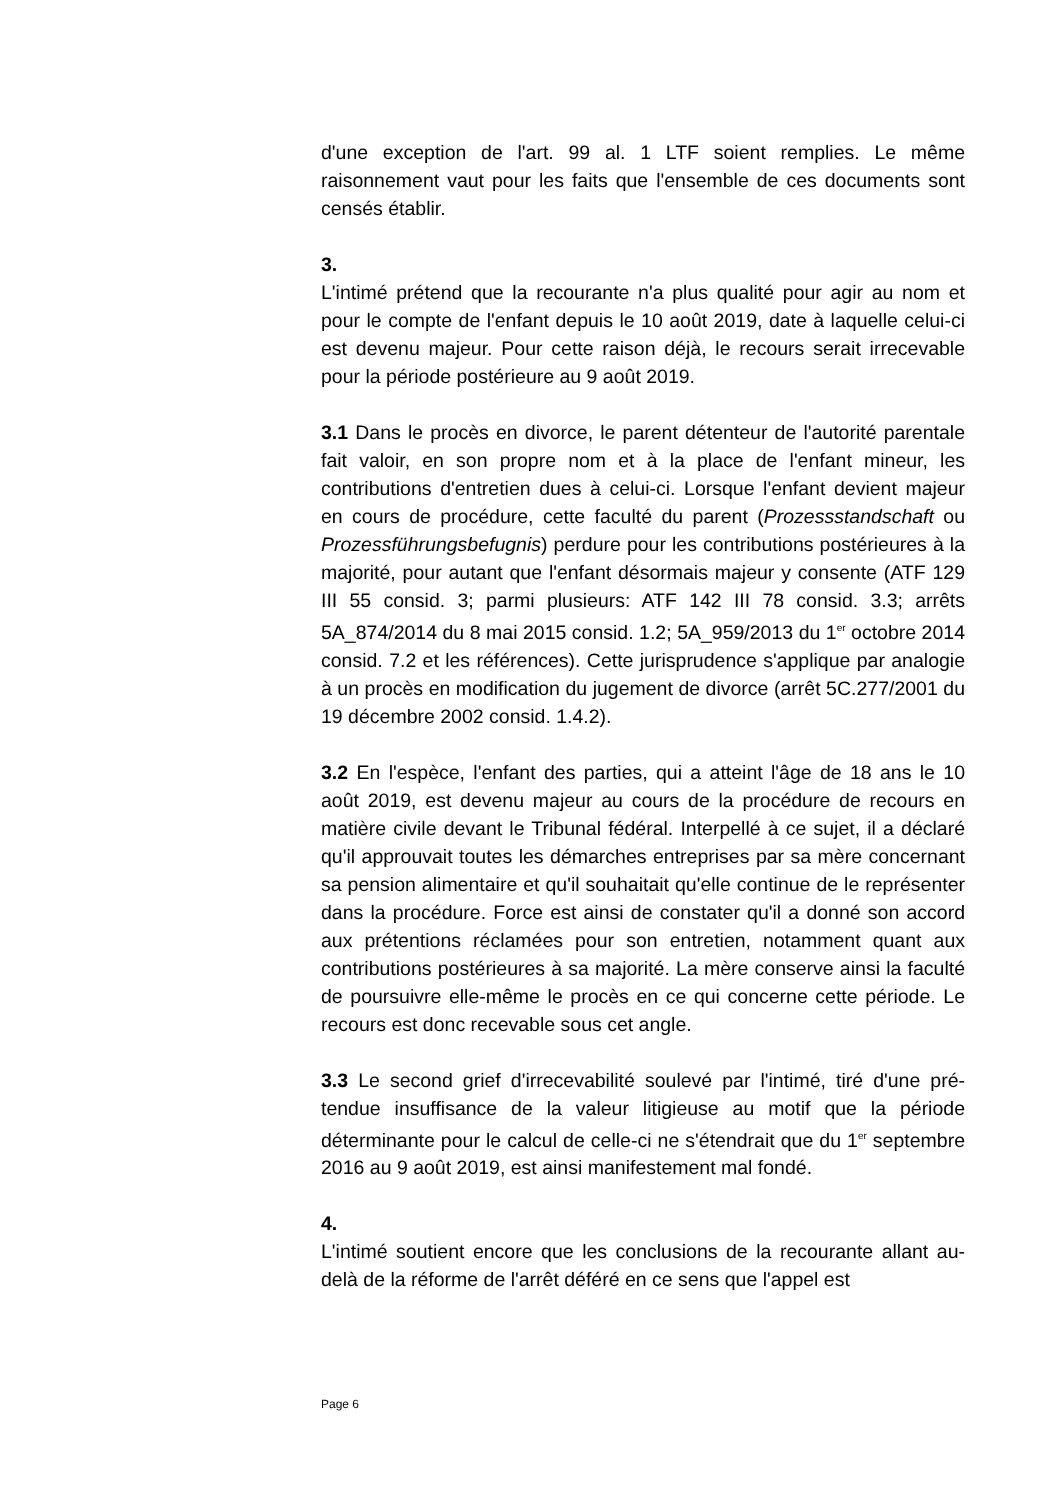d'une exception de l'art. 99 al. 1 LTF soient remplies. Le même raisonnement vaut pour les faits que l'ensemble de ces documents sont censés établir.
3.
L'intimé prétend que la recourante n'a plus qualité pour agir au nom et pour le compte de l'enfant depuis le 10 août 2019, date à laquelle celui-ci est devenu majeur. Pour cette raison déjà, le recours serait irrecevable pour la période postérieure au 9 août 2019.
3.1 Dans le procès en divorce, le parent détenteur de l'autorité parentale fait valoir, en son propre nom et à la place de l'enfant mineur, les contributions d'entretien dues à celui-ci. Lorsque l'enfant devient majeur en cours de procédure, cette faculté du parent (Prozessstandschaft ou Prozessführungsbefugnis) perdure pour les contributions postérieures à la majorité, pour autant que l'enfant désormais majeur y consente (ATF 129 III 55 consid. 3; parmi plusieurs: ATF 142 III 78 consid. 3.3; arrêts 5A_874/2014 du 8 mai 2015 consid. 1.2; 5A_959/2013 du 1<sup>er</sup> octobre 2014 consid. 7.2 et les références). Cette jurisprudence s'applique par analogie à un procès en modification du jugement de divorce (arrêt 5C.277/2001 du 19 décembre 2002 consid. 1.4.2).
3.2 En l'espèce, l'enfant des parties, qui a atteint l'âge de 18 ans le 10 août 2019, est devenu majeur au cours de la procédure de recours en matière civile devant le Tribunal fédéral. Interpellé à ce sujet, il a déclaré qu'il approuvait toutes les démarches entreprises par sa mère concernant sa pension alimentaire et qu'il souhaitait qu'elle continue de le représenter dans la procédure. Force est ainsi de constater qu'il a donné son accord aux prétentions réclamées pour son entretien, notamment quant aux contributions postérieures à sa majorité. La mère conserve ainsi la faculté de poursuivre elle-même le procès en ce qui concerne cette période. Le recours est donc recevable sous cet angle.
3.3 Le second grief d'irrecevabilité soulevé par l'intimé, tiré d'une pré-tendue insuffisance de la valeur litigieuse au motif que la période déterminante pour le calcul de celle-ci ne s'étendrait que du 1<sup>er</sup> septembre 2016 au 9 août 2019, est ainsi manifestement mal fondé.
4.
L'intimé soutient encore que les conclusions de la recourante allant au-delà de la réforme de l'arrêt déféré en ce sens que l'appel est
Page 6